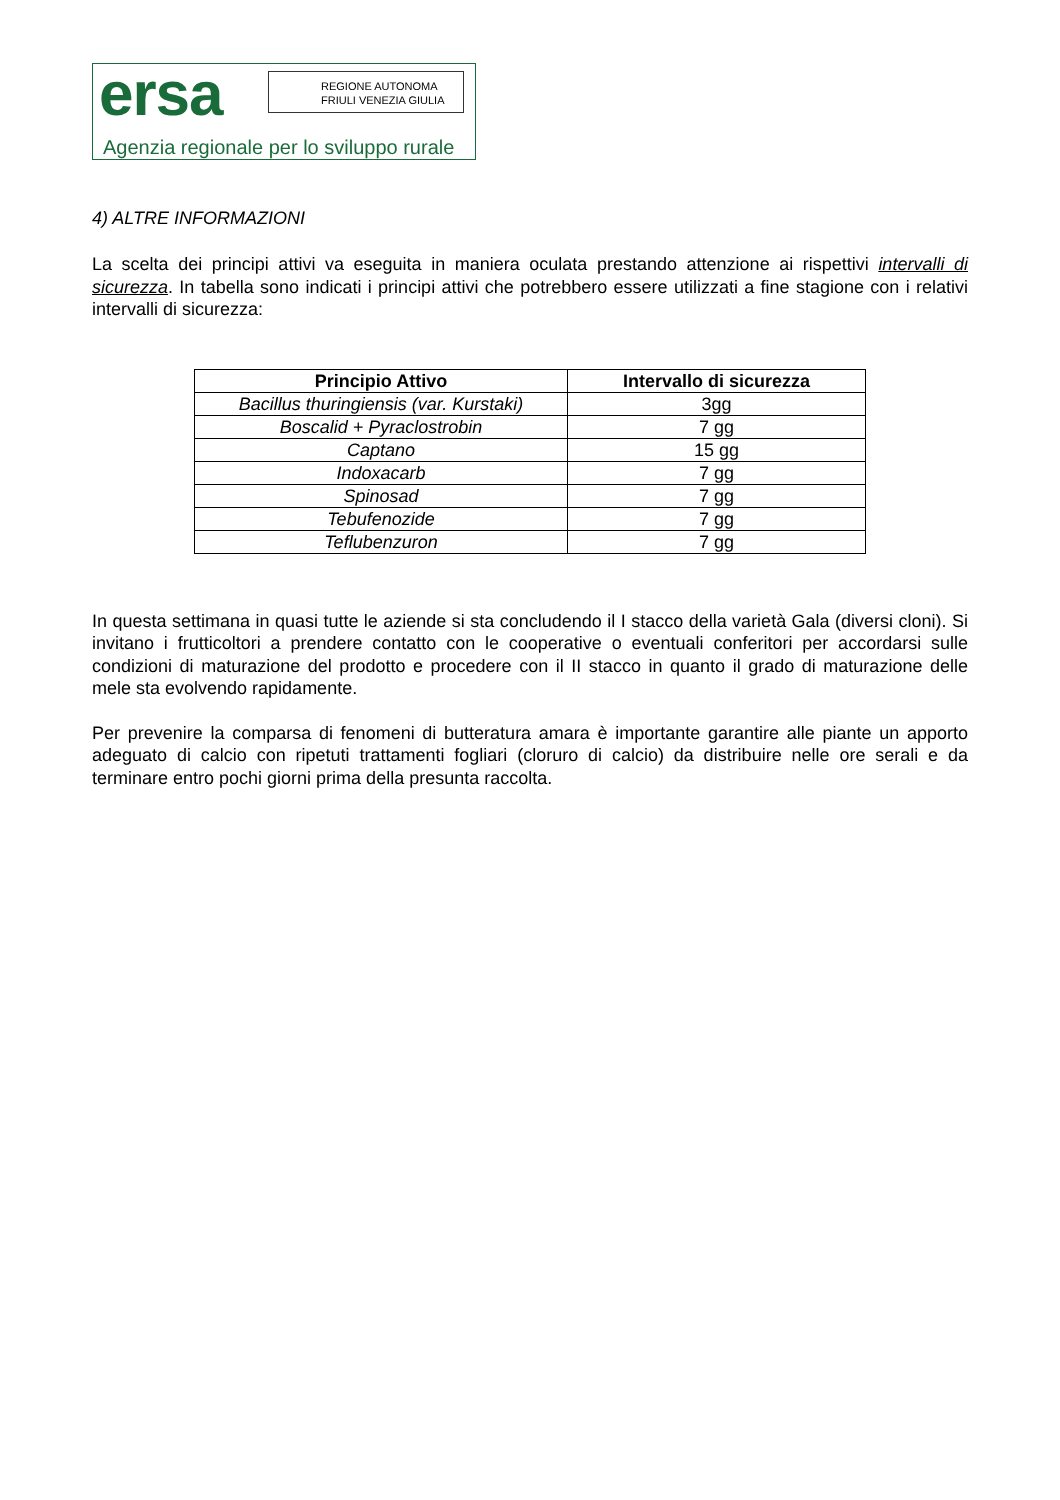ersa
REGIONE AUTONOMA
FRIULI VENEZIA GIULIA
Agenzia regionale per lo sviluppo rurale
4) ALTRE INFORMAZIONI
La scelta dei principi attivi va eseguita in maniera oculata prestando attenzione ai rispettivi intervalli di sicurezza. In tabella sono indicati i principi attivi che potrebbero essere utilizzati a fine stagione con i relativi intervalli di sicurezza:
| Principio Attivo | Intervallo di sicurezza |
| --- | --- |
| Bacillus thuringiensis (var. Kurstaki) | 3gg |
| Boscalid + Pyraclostrobin | 7 gg |
| Captano | 15 gg |
| Indoxacarb | 7 gg |
| Spinosad | 7 gg |
| Tebufenozide | 7 gg |
| Teflubenzuron | 7 gg |
In questa settimana in quasi tutte le aziende si sta concludendo il I stacco della varietà Gala (diversi cloni). Si invitano i frutticoltori a prendere contatto con le cooperative o eventuali conferitori per accordarsi sulle condizioni di maturazione del prodotto e procedere con il II stacco in quanto il grado di maturazione delle mele sta evolvendo rapidamente.
Per prevenire la comparsa di fenomeni di butteratura amara è importante garantire alle piante un apporto adeguato di calcio con ripetuti trattamenti fogliari (cloruro di calcio) da distribuire nelle ore serali e da terminare entro pochi giorni prima della presunta raccolta.